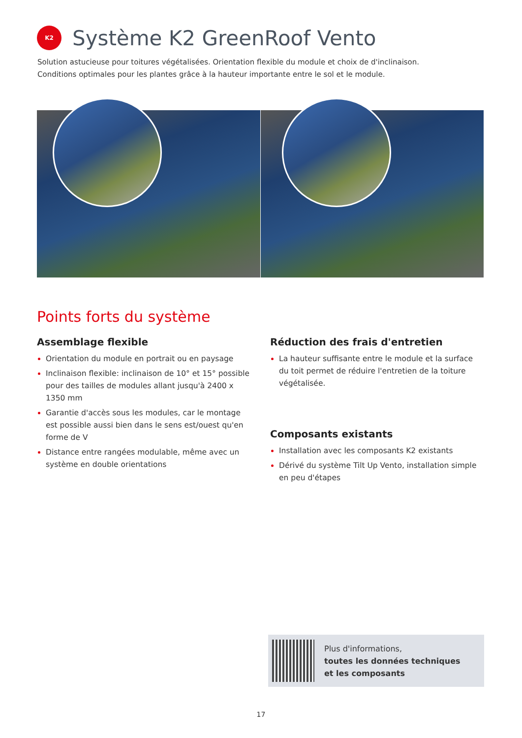K2
Système K2 GreenRoof Vento
Solution astucieuse pour toitures végétalisées. Orientation flexible du module et choix de d'inclinaison.
Conditions optimales pour les plantes grâce à la hauteur importante entre le sol et le module.
Points forts du système
Assemblage flexible
Orientation du module en portrait ou en paysage
Inclinaison flexible: inclinaison de 10° et 15° possible pour des tailles de modules allant jusqu'à 2400 x 1350 mm
Garantie d'accès sous les modules, car le montage est possible aussi bien dans le sens est/ouest qu'en forme de V
Distance entre rangées modulable, même avec un système en double orientations
Réduction des frais d'entretien
La hauteur suffisante entre le module et la surface du toit permet de réduire l'entretien de la toiture végétalisée.
Composants existants
Installation avec les composants K2 existants
Dérivé du système Tilt Up Vento, installation simple en peu d'étapes
Plus d'informations,
toutes les données techniques
et les composants
17